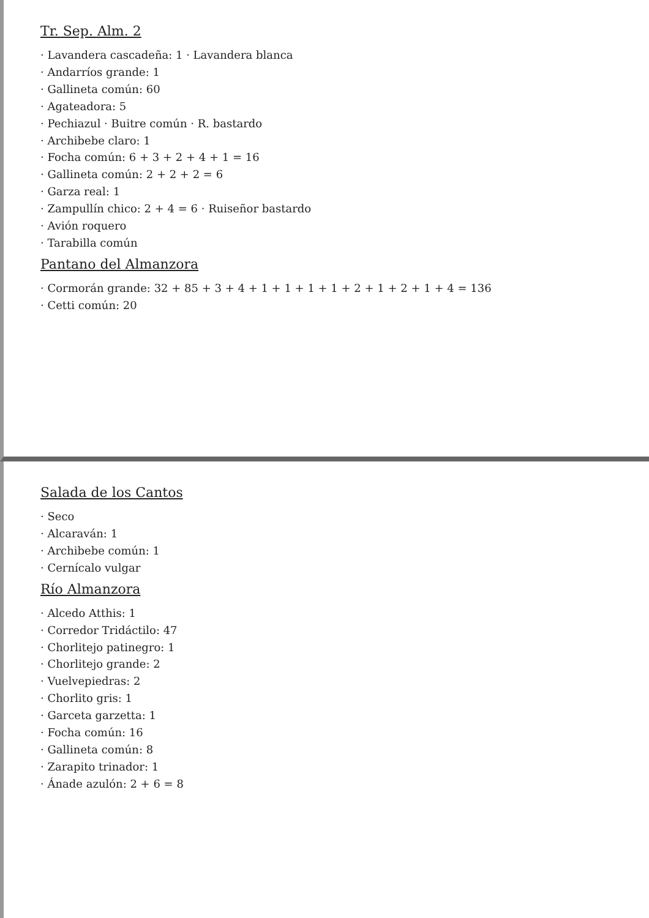Tr. Sep. Alm. 2
· Lavandera cascadeña: 1 · Lavandera blanca
· Andarríos grande: 1
· Gallineta común: 60
· Agateadora: 5
· Pechiazul · Buitre común · R. bastardo
· Archibebe claro: 1
· Focha común: 6 + 3 + 2 + 4 + 1 = 16
· Gallineta común: 2 + 2 + 2 = 6
· Garza real: 1
· Zampullín chico: 2 + 4 = 6 · Ruiseñor bastardo
· Avión roquero
· Tarabilla común
Pantano del Almanzora
· Cormorán grande: 32 + 85 + 3 + 4 + 1 + 1 + 1 + 1 + 2 + 1 + 2 + 1 + 4 = 136
· Cetti común: 20
Salada de los Cantos
· Seco
· Alcaraván: 1
· Archibebe común: 1
· Cernícalo vulgar
Río Almanzora
· Alcedo Atthis: 1
· Corredor Tridáctilo: 47
· Chorlitejo patinegro: 1
· Chorlitejo grande: 2
· Vuelvepiedras: 2
· Chorlito gris: 1
· Garceta garzetta: 1
· Focha común: 16
· Gallineta común: 8
· Zarapito trinador: 1
· Ánade azulón: 2 + 6 = 8